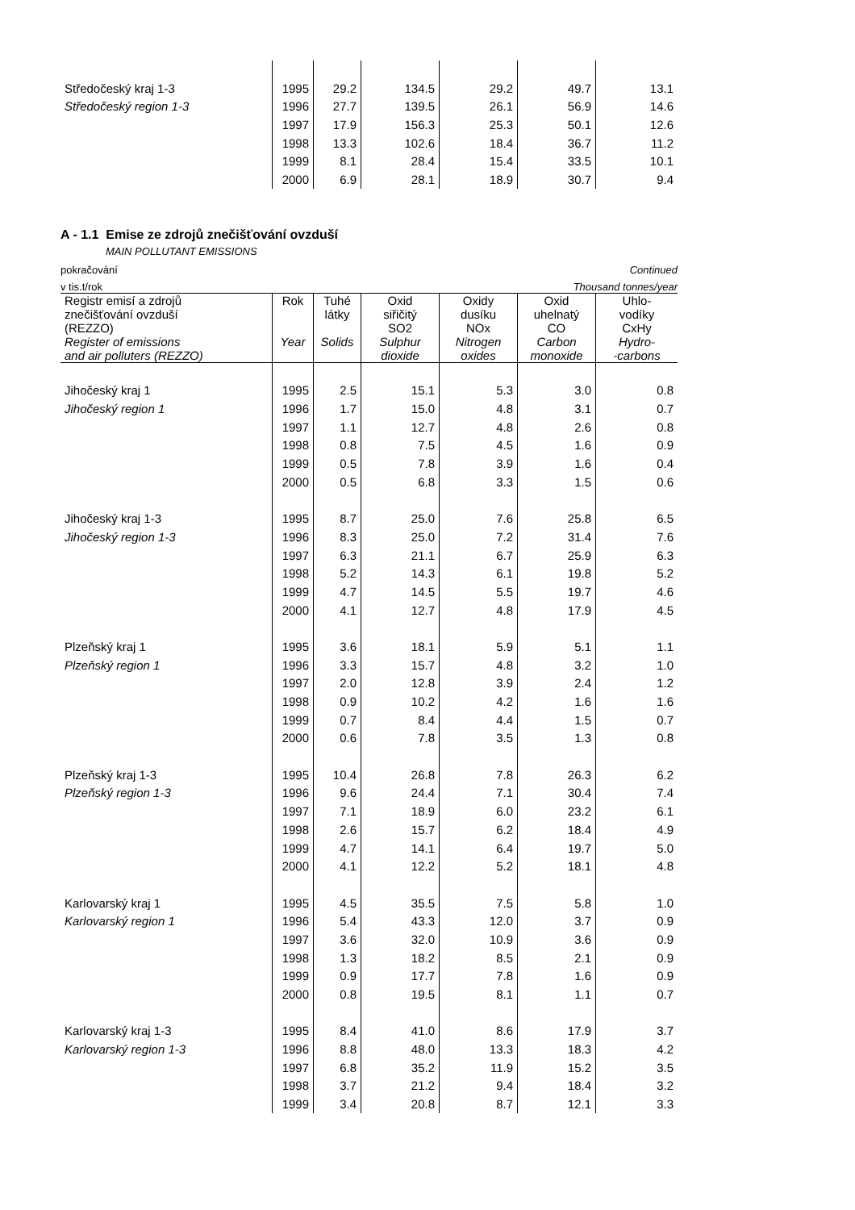| Středočeský kraj 1-3 | 1995 | 29.2 | 134.5 | 29.2 | 49.7 | 13.1 |
| Středočeský region 1-3 | 1996 | 27.7 | 139.5 | 26.1 | 56.9 | 14.6 |
| | 1997 | 17.9 | 156.3 | 25.3 | 50.1 | 12.6 |
| | 1998 | 13.3 | 102.6 | 18.4 | 36.7 | 11.2 |
| | 1999 | 8.1 | 28.4 | 15.4 | 33.5 | 10.1 |
| | 2000 | 6.9 | 28.1 | 18.9 | 30.7 | 9.4 |
A - 1.1 Emise ze zdrojů znečišťování ovzduší
MAIN POLLUTANT EMISSIONS
pokračování Continued
v tis.t/rok Thousand tonnes/year
| Registr emisí a zdrojů znečišťování ovzduší (REZZO) Register of emissions and air polluters (REZZO) | Rok Year | Tuhé látky Solids | Oxid siřičitý SO2 Sulphur dioxide | Oxidy dusíku NOx Nitrogen oxides | Oxid uhelnatý CO Carbon monoxide | Uhlo- vodíky CxHy Hydro- -carbons |
| --- | --- | --- | --- | --- | --- | --- |
| Jihočeský kraj 1 | 1995 | 2.5 | 15.1 | 5.3 | 3.0 | 0.8 |
| Jihočeský region 1 | 1996 | 1.7 | 15.0 | 4.8 | 3.1 | 0.7 |
| | 1997 | 1.1 | 12.7 | 4.8 | 2.6 | 0.8 |
| | 1998 | 0.8 | 7.5 | 4.5 | 1.6 | 0.9 |
| | 1999 | 0.5 | 7.8 | 3.9 | 1.6 | 0.4 |
| | 2000 | 0.5 | 6.8 | 3.3 | 1.5 | 0.6 |
| Jihočeský kraj 1-3 | 1995 | 8.7 | 25.0 | 7.6 | 25.8 | 6.5 |
| Jihočeský region 1-3 | 1996 | 8.3 | 25.0 | 7.2 | 31.4 | 7.6 |
| | 1997 | 6.3 | 21.1 | 6.7 | 25.9 | 6.3 |
| | 1998 | 5.2 | 14.3 | 6.1 | 19.8 | 5.2 |
| | 1999 | 4.7 | 14.5 | 5.5 | 19.7 | 4.6 |
| | 2000 | 4.1 | 12.7 | 4.8 | 17.9 | 4.5 |
| Plzeňský kraj 1 | 1995 | 3.6 | 18.1 | 5.9 | 5.1 | 1.1 |
| Plzeňský region 1 | 1996 | 3.3 | 15.7 | 4.8 | 3.2 | 1.0 |
| | 1997 | 2.0 | 12.8 | 3.9 | 2.4 | 1.2 |
| | 1998 | 0.9 | 10.2 | 4.2 | 1.6 | 1.6 |
| | 1999 | 0.7 | 8.4 | 4.4 | 1.5 | 0.7 |
| | 2000 | 0.6 | 7.8 | 3.5 | 1.3 | 0.8 |
| Plzeňský kraj 1-3 | 1995 | 10.4 | 26.8 | 7.8 | 26.3 | 6.2 |
| Plzeňský region 1-3 | 1996 | 9.6 | 24.4 | 7.1 | 30.4 | 7.4 |
| | 1997 | 7.1 | 18.9 | 6.0 | 23.2 | 6.1 |
| | 1998 | 2.6 | 15.7 | 6.2 | 18.4 | 4.9 |
| | 1999 | 4.7 | 14.1 | 6.4 | 19.7 | 5.0 |
| | 2000 | 4.1 | 12.2 | 5.2 | 18.1 | 4.8 |
| Karlovarský kraj 1 | 1995 | 4.5 | 35.5 | 7.5 | 5.8 | 1.0 |
| Karlovarský region 1 | 1996 | 5.4 | 43.3 | 12.0 | 3.7 | 0.9 |
| | 1997 | 3.6 | 32.0 | 10.9 | 3.6 | 0.9 |
| | 1998 | 1.3 | 18.2 | 8.5 | 2.1 | 0.9 |
| | 1999 | 0.9 | 17.7 | 7.8 | 1.6 | 0.9 |
| | 2000 | 0.8 | 19.5 | 8.1 | 1.1 | 0.7 |
| Karlovarský kraj 1-3 | 1995 | 8.4 | 41.0 | 8.6 | 17.9 | 3.7 |
| Karlovarský region 1-3 | 1996 | 8.8 | 48.0 | 13.3 | 18.3 | 4.2 |
| | 1997 | 6.8 | 35.2 | 11.9 | 15.2 | 3.5 |
| | 1998 | 3.7 | 21.2 | 9.4 | 18.4 | 3.2 |
| | 1999 | 3.4 | 20.8 | 8.7 | 12.1 | 3.3 |